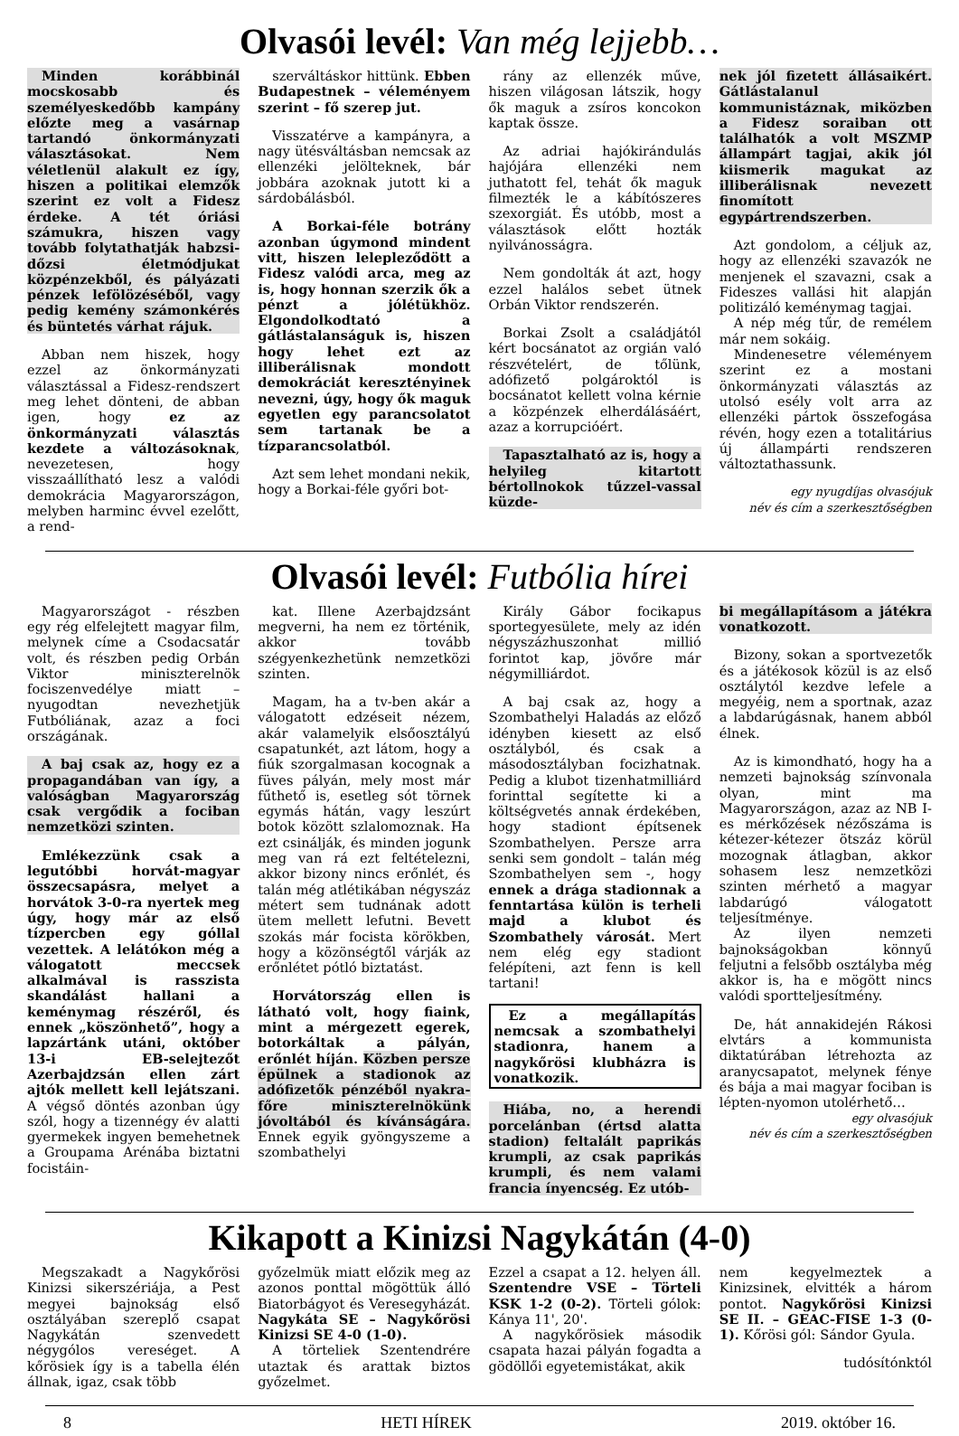Olvasói levél: Van még lejjebb…
Minden korábbinál mocskosabb és személyeskedőbb kampány előzte meg a vasárnap tartandó önkormányzati választásokat. Nem véletlenül alakult ez így, hiszen a politikai elemzők szerint ez volt a Fidesz érdeke. A tét óriási számukra, hiszen vagy tovább folytathatják habzsi-dőzsi életmódjukat közpénzekből, és pályázati pénzek lefölözéséből, vagy pedig kemény számonkérés és büntetés várhat rájuk.
Abban nem hiszek, hogy ezzel az önkormányzati választással a Fidesz-rendszert meg lehet dönteni, de abban igen, hogy ez az önkormányzati választás kezdete a változásoknak, nevezetesen, hogy visszaállítható lesz a valódi demokrácia Magyarországon, melyben harminc évvel ezelőtt, a rend-
szerváltáskor hittünk. Ebben Budapestnek – véleményem szerint – fő szerep jut.
Visszatérve a kampányra, a nagy ütésváltásban nemcsak az ellenzéki jelölteknek, bár jobbára azoknak jutott ki a sárdobálásból.
A Borkai-féle botrány azonban úgymond mindent vitt, hiszen lelepleződött a Fidesz valódi arca, meg az is, hogy honnan szerzik ők a pénzt a jólétükhöz. Elgondolkodtató a gátlástalanságuk is, hiszen hogy lehet ezt az illiberálisnak mondott demokráciát keresztényinek nevezni, úgy, hogy ők maguk egyetlen egy parancsolatot sem tartanak be a tízparancsolatból.
Azt sem lehet mondani nekik, hogy a Borkai-féle győri bot-
rány az ellenzék műve, hiszen világosan látszik, hogy ők maguk a zsíros koncokon kaptak össze.
Az adriai hajókirándulás hajójára ellenzéki nem juthatott fel, tehát ők maguk filmezték le a kábítószeres szexorgiát. És utóbb, most a választások előtt hozták nyilvánosságra.
Nem gondolták át azt, hogy ezzel halálos sebet ütnek Orbán Viktor rendszerén.
Borkai Zsolt a családjától kért bocsánatot az orgián való részvételért, de tőlünk, adófizető polgároktól is bocsánatot kellett volna kérnie a közpénzek elherdálásáért, azaz a korrupcióért.
Tapasztalható az is, hogy a helyileg kitartott bértollnokok tűzzel-vassal küzde-
nek jól fizetett állásaikért. Gátlástalanul kommunistáznak, miközben a Fidesz soraiban ott találhatók a volt MSZMP állampárt tagjai, akik jól kiismerik magukat az illiberálisnak nevezett finomított egypártrendszerben.
Azt gondolom, a céljuk az, hogy az ellenzéki szavazók ne menjenek el szavazni, csak a Fideszes vallási hit alapján politizáló keménymag tagjai.
A nép még tűr, de remélem már nem sokáig.
Mindenesetre véleményem szerint ez a mostani önkormányzati választás az utolsó esély volt arra az ellenzéki pártok összefogása révén, hogy ezen a totalitárius új állampárti rendszeren változtathassunk.
egy nyugdíjas olvasójuk
név és cím a szerkesztőségben
Olvasói levél: Futbólia hírei
Magyarországot - részben egy rég elfelejtett magyar film, melynek címe a Csodacsatár volt, és részben pedig Orbán Viktor miniszterelnök fociszenvedélye miatt – nyugodtan nevezhetjük Futbóliának, azaz a foci országának.
A baj csak az, hogy ez a propagandában van így, a valóságban Magyarország csak vergődik a fociban nemzetközi szinten.
Emlékezzünk csak a legutóbbi horvát-magyar összecsapásra, melyet a horvátok 3-0-ra nyertek meg úgy, hogy már az első tízpercben egy góllal vezettek. A lelátókon még a válogatott meccsek alkalmával is rasszista skandálást hallani a keménymag részéről, és ennek „köszönhető”, hogy a lapzártánk utáni, október 13-i EB-selejtezőt Azerbajdzsán ellen zárt ajtók mellett kell lejátszani. A végső döntés azonban úgy szól, hogy a tizennégy év alatti gyermekek ingyen bemehetnek a Groupama Arénába biztatni focistáin-
kat. Illene Azerbajdzsánt megverni, ha nem ez történik, akkor tovább szégyenkezhetünk nemzetközi szinten.
Magam, ha a tv-ben akár a válogatott edzéseit nézem, akár valamelyik elsőosztályú csapatunkét, azt látom, hogy a fiúk szorgalmasan kocognak a füves pályán, mely most már fűthető is, esetleg sót törnek egymás hátán, vagy leszúrt botok között szlalomoznak. Ha ezt csinálják, és minden jogunk meg van rá ezt feltételezni, akkor bizony nincs erőnlét, és talán még atlétikában négyszáz métert sem tudnának adott ütem mellett lefutni. Bevett szokás már focista körökben, hogy a közönségtől várják az erőnlétet pótló biztatást.
Horvátország ellen is látható volt, hogy fiaink, mint a mérgezett egerek, botorkáltak a pályán, erőnlét híján. Közben persze épülnek a stadionok az adófizetők pénzéből nyakra-főre miniszterelnökünk jóvoltából és kívánságára. Ennek egyik gyöngyszeme a szombathelyi
Király Gábor focikapus sportegyesülete, mely az idén négyszázhuszonhat millió forintot kap, jövőre már négymilliárdot.
A baj csak az, hogy a Szombathelyi Haladás az előző idényben kiesett az első osztályból, és csak a másodosztályban focizhatnak. Pedig a klubot tizenhatmilliárd forinttal segítette ki a költségvetés annak érdekében, hogy stadiont építsenek Szombathelyen. Persze arra senki sem gondolt – talán még Szombathelyen sem -, hogy ennek a drága stadionnak a fenntartása külön is terheli majd a klubot és Szombathely városát. Mert nem elég egy stadiont felépíteni, azt fenn is kell tartani!
Ez a megállapítás nemcsak a szombathelyi stadionra, hanem a nagykőrösi klubházra is vonatkozik.
Hiába, no, a herendi porcelánban (értsd alatta stadion) feltalált paprikás krumpli, az csak paprikás krumpli, és nem valami francia ínyencség. Ez utób-
bi megállapításom a játékra vonatkozott.
Bizony, sokan a sportvezetők és a játékosok közül is az első osztálytól kezdve lefele a megyéig, nem a sportnak, azaz a labdarúgásnak, hanem abból élnek.
Az is kimondható, hogy ha a nemzeti bajnokság színvonala olyan, mint ma Magyarországon, azaz az NB I-es mérkőzések nézőszáma is kétezer-kétezer ötszáz körül mozognak átlagban, akkor sohasem lesz nemzetközi szinten mérhető a magyar labdarúgó válogatott teljesítménye.
Az ilyen nemzeti bajnokságokban könnyű feljutni a felsőbb osztályba még akkor is, ha e mögött nincs valódi sportteljesítmény.
De, hát annakidején Rákosi elvtárs a kommunista diktatúrában létrehozta az aranycsapatot, melynek fénye és bája a mai magyar fociban is lépten-nyomon utolérhető…
egy olvasójuk
név és cím a szerkesztőségben
Kikapott a Kinizsi Nagykátán (4-0)
Megszakadt a Nagykőrösi Kinizsi sikerszériája, a Pest megyei bajnokság első osztályában szereplő csapat Nagykátán szenvedett négygólos vereséget. A kőrösiek így is a tabella élén állnak, igaz, csak több
győzelmük miatt előzik meg az azonos ponttal mögöttük álló Biatorbágyot és Veresegyházát. Nagykáta SE – Nagykőrösi Kinizsi SE 4-0 (1-0).
A törteliek Szentendrére utaztak és arattak biztos győzelmet.
Ezzel a csapat a 12. helyen áll. Szentendre VSE – Törteli KSK 1-2 (0-2). Törteli gólok: Kánya 11', 20'.
A nagykőrösiek második csapata hazai pályán fogadta a gödöllői egyetemistákat, akik
nem kegyelmeztek a Kinizsinek, elvitték a három pontot. Nagykőrösi Kinizsi SE II. – GEAC-FISE 1-3 (0-1). Kőrösi gól: Sándor Gyula.
tudósítónktól
8 HETI HÍREK 2019. október 16.